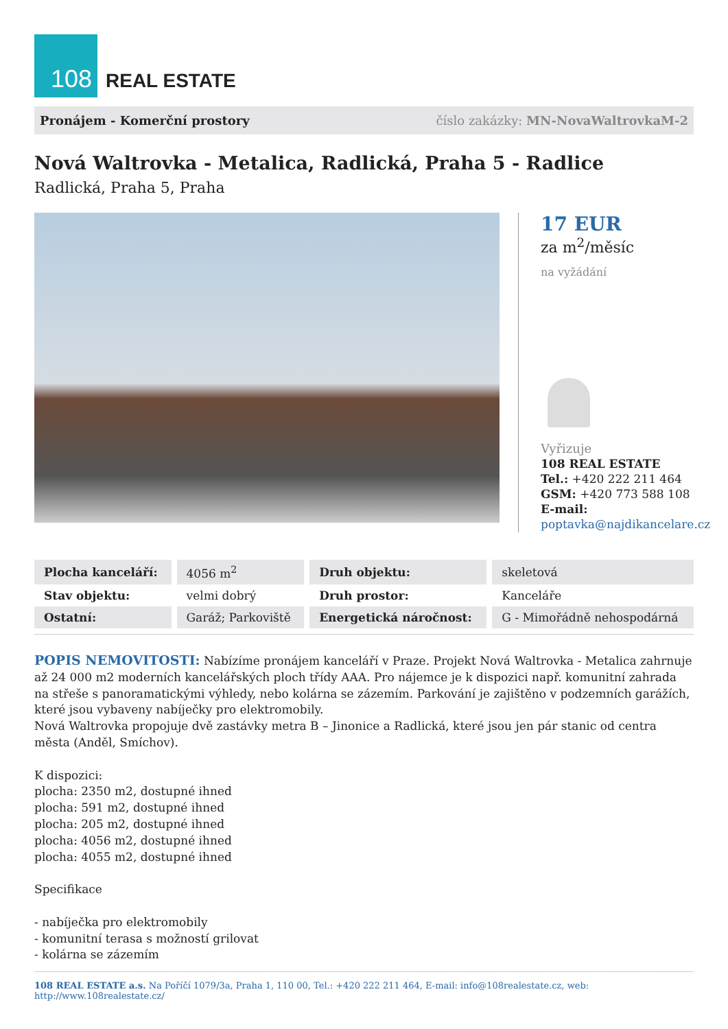108
REAL ESTATE
Pronájem - Komerční prostory číslo zakázky: MN-NovaWaltrovkaM-2
Nová Waltrovka - Metalica, Radlická, Praha 5 - Radlice
Radlická, Praha 5, Praha
17 EUR
za m<sup>2</sup>/měsíc
na vyžádání
Vyřizuje
108 REAL ESTATE
Tel.: +420 222 211 464
GSM: +420 773 588 108
E-mail:
poptavka@najdikancelare.cz
| Plocha kanceláří: | 4056 m<sup>2</sup> | Druh objektu: | skeletová |
| Stav objektu: | velmi dobrý | Druh prostor: | Kanceláře |
| Ostatní: | Garáž; Parkoviště | Energetická náročnost: | G - Mimořádně nehospodárná |
POPIS NEMOVITOSTI: Nabízíme pronájem kanceláří v Praze. Projekt Nová Waltrovka - Metalica zahrnuje až 24 000 m2 moderních kancelářských ploch třídy AAA. Pro nájemce je k dispozici např. komunitní zahrada na střeše s panoramatickými výhledy, nebo kolárna se zázemím. Parkování je zajištěno v podzemních garážích, které jsou vybaveny nabíječky pro elektromobily.
Nová Waltrovka propojuje dvě zastávky metra B – Jinonice a Radlická, které jsou jen pár stanic od centra města (Anděl, Smíchov).
K dispozici:
plocha: 2350 m2, dostupné ihned
plocha: 591 m2, dostupné ihned
plocha: 205 m2, dostupné ihned
plocha: 4056 m2, dostupné ihned
plocha: 4055 m2, dostupné ihned
Specifikace
- nabíječka pro elektromobily
- komunitní terasa s možností grilovat
- kolárna se zázemím
108 REAL ESTATE a.s. Na Poříčí 1079/3a, Praha 1, 110 00, Tel.: +420 222 211 464, E-mail: info@108realestate.cz, web: http://www.108realestate.cz/